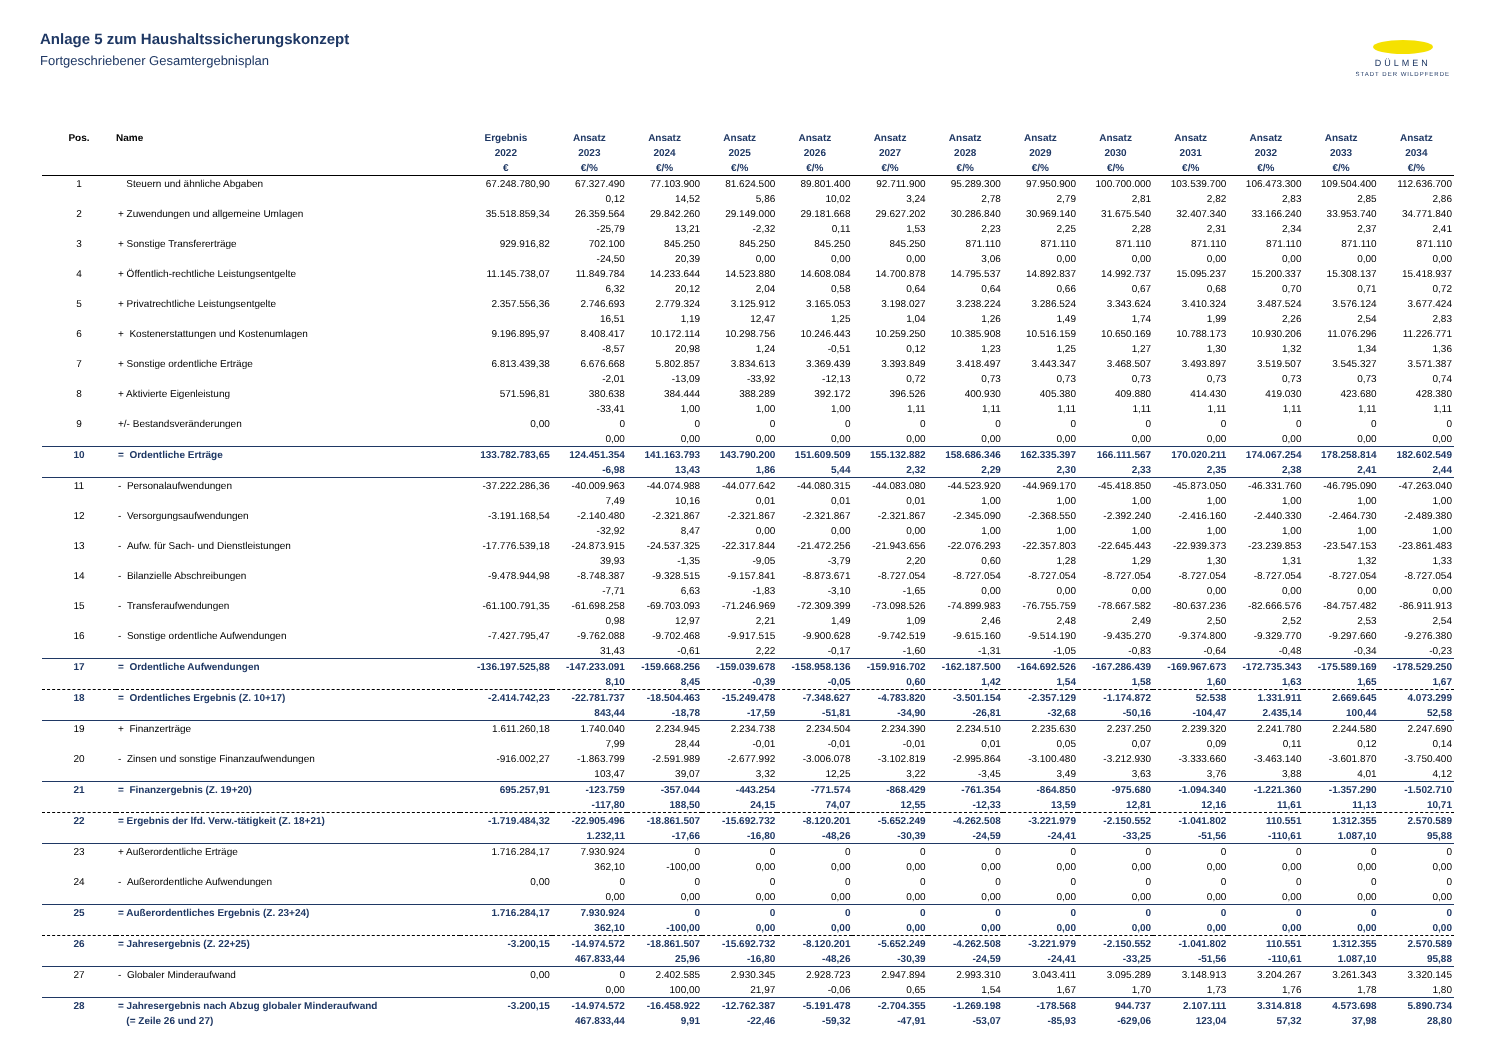Anlage 5 zum Haushaltssicherungskonzept
Fortgeschriebener Gesamtergebnisplan
DÜLMEN
STADT DER WILDPFERDE
| Pos. | Name | Ergebnis | Ansatz | Ansatz | Ansatz | Ansatz | Ansatz | Ansatz | Ansatz | Ansatz | Ansatz | Ansatz | Ansatz | Ansatz |
| --- | --- | --- | --- | --- | --- | --- | --- | --- | --- | --- | --- | --- | --- | --- |
| | | 2022 | 2023 | 2024 | 2025 | 2026 | 2027 | 2028 | 2029 | 2030 | 2031 | 2032 | 2033 | 2034 |
| | | € | €/% | €/% | €/% | €/% | €/% | €/% | €/% | €/% | €/% | €/% | €/% | €/% |
| 1 | Steuern und ähnliche Abgaben | 67.248.780,90 | 67.327.490 | 77.103.900 | 81.624.500 | 89.801.400 | 92.711.900 | 95.289.300 | 97.950.900 | 100.700.000 | 103.539.700 | 106.473.300 | 109.504.400 | 112.636.700 |
| | | | 0,12 | 14,52 | 5,86 | 10,02 | 3,24 | 2,78 | 2,79 | 2,81 | 2,82 | 2,83 | 2,85 | 2,86 |
| 2 | + Zuwendungen und allgemeine Umlagen | 35.518.859,34 | 26.359.564 | 29.842.260 | 29.149.000 | 29.181.668 | 29.627.202 | 30.286.840 | 30.969.140 | 31.675.540 | 32.407.340 | 33.166.240 | 33.953.740 | 34.771.840 |
| | | | -25,79 | 13,21 | -2,32 | 0,11 | 1,53 | 2,23 | 2,25 | 2,28 | 2,31 | 2,34 | 2,37 | 2,41 |
| 3 | + Sonstige Transfererträge | 929.916,82 | 702.100 | 845.250 | 845.250 | 845.250 | 845.250 | 871.110 | 871.110 | 871.110 | 871.110 | 871.110 | 871.110 | 871.110 |
| | | | -24,50 | 20,39 | 0,00 | 0,00 | 0,00 | 3,06 | 0,00 | 0,00 | 0,00 | 0,00 | 0,00 | 0,00 |
| 4 | + Öffentlich-rechtliche Leistungsentgelte | 11.145.738,07 | 11.849.784 | 14.233.644 | 14.523.880 | 14.608.084 | 14.700.878 | 14.795.537 | 14.892.837 | 14.992.737 | 15.095.237 | 15.200.337 | 15.308.137 | 15.418.937 |
| | | | 6,32 | 20,12 | 2,04 | 0,58 | 0,64 | 0,64 | 0,66 | 0,67 | 0,68 | 0,70 | 0,71 | 0,72 |
| 5 | + Privatrechtliche Leistungsentgelte | 2.357.556,36 | 2.746.693 | 2.779.324 | 3.125.912 | 3.165.053 | 3.198.027 | 3.238.224 | 3.286.524 | 3.343.624 | 3.410.324 | 3.487.524 | 3.576.124 | 3.677.424 |
| | | | 16,51 | 1,19 | 12,47 | 1,25 | 1,04 | 1,26 | 1,49 | 1,74 | 1,99 | 2,26 | 2,54 | 2,83 |
| 6 | + Kostenerstattungen und Kostenumlagen | 9.196.895,97 | 8.408.417 | 10.172.114 | 10.298.756 | 10.246.443 | 10.259.250 | 10.385.908 | 10.516.159 | 10.650.169 | 10.788.173 | 10.930.206 | 11.076.296 | 11.226.771 |
| | | | -8,57 | 20,98 | 1,24 | -0,51 | 0,12 | 1,23 | 1,25 | 1,27 | 1,30 | 1,32 | 1,34 | 1,36 |
| 7 | + Sonstige ordentliche Erträge | 6.813.439,38 | 6.676.668 | 5.802.857 | 3.834.613 | 3.369.439 | 3.393.849 | 3.418.497 | 3.443.347 | 3.468.507 | 3.493.897 | 3.519.507 | 3.545.327 | 3.571.387 |
| | | | -2,01 | -13,09 | -33,92 | -12,13 | 0,72 | 0,73 | 0,73 | 0,73 | 0,73 | 0,73 | 0,73 | 0,74 |
| 8 | + Aktivierte Eigenleistung | 571.596,81 | 380.638 | 384.444 | 388.289 | 392.172 | 396.526 | 400.930 | 405.380 | 409.880 | 414.430 | 419.030 | 423.680 | 428.380 |
| | | | -33,41 | 1,00 | 1,00 | 1,00 | 1,11 | 1,11 | 1,11 | 1,11 | 1,11 | 1,11 | 1,11 | 1,11 |
| 9 | +/- Bestandsveränderungen | 0,00 | 0 | 0 | 0 | 0 | 0 | 0 | 0 | 0 | 0 | 0 | 0 | 0 |
| | | | 0,00 | 0,00 | 0,00 | 0,00 | 0,00 | 0,00 | 0,00 | 0,00 | 0,00 | 0,00 | 0,00 | 0,00 |
| 10 | = Ordentliche Erträge | 133.782.783,65 | 124.451.354 | 141.163.793 | 143.790.200 | 151.609.509 | 155.132.882 | 158.686.346 | 162.335.397 | 166.111.567 | 170.020.211 | 174.067.254 | 178.258.814 | 182.602.549 |
| | | | -6,98 | 13,43 | 1,86 | 5,44 | 2,32 | 2,29 | 2,30 | 2,33 | 2,35 | 2,38 | 2,41 | 2,44 |
| 11 | - Personalaufwendungen | -37.222.286,36 | -40.009.963 | -44.074.988 | -44.077.642 | -44.080.315 | -44.083.080 | -44.523.920 | -44.969.170 | -45.418.850 | -45.873.050 | -46.331.760 | -46.795.090 | -47.263.040 |
| | | | 7,49 | 10,16 | 0,01 | 0,01 | 0,01 | 1,00 | 1,00 | 1,00 | 1,00 | 1,00 | 1,00 | 1,00 |
| 12 | - Versorgungsaufwendungen | -3.191.168,54 | -2.140.480 | -2.321.867 | -2.321.867 | -2.321.867 | -2.321.867 | -2.345.090 | -2.368.550 | -2.392.240 | -2.416.160 | -2.440.330 | -2.464.730 | -2.489.380 |
| | | | -32,92 | 8,47 | 0,00 | 0,00 | 0,00 | 1,00 | 1,00 | 1,00 | 1,00 | 1,00 | 1,00 | 1,00 |
| 13 | - Aufw. für Sach- und Dienstleistungen | -17.776.539,18 | -24.873.915 | -24.537.325 | -22.317.844 | -21.472.256 | -21.943.656 | -22.076.293 | -22.357.803 | -22.645.443 | -22.939.373 | -23.239.853 | -23.547.153 | -23.861.483 |
| | | | 39,93 | -1,35 | -9,05 | -3,79 | 2,20 | 0,60 | 1,28 | 1,29 | 1,30 | 1,31 | 1,32 | 1,33 |
| 14 | - Bilanzielle Abschreibungen | -9.478.944,98 | -8.748.387 | -9.328.515 | -9.157.841 | -8.873.671 | -8.727.054 | -8.727.054 | -8.727.054 | -8.727.054 | -8.727.054 | -8.727.054 | -8.727.054 | -8.727.054 |
| | | | -7,71 | 6,63 | -1,83 | -3,10 | -1,65 | 0,00 | 0,00 | 0,00 | 0,00 | 0,00 | 0,00 | 0,00 |
| 15 | - Transferaufwendungen | -61.100.791,35 | -61.698.258 | -69.703.093 | -71.246.969 | -72.309.399 | -73.098.526 | -74.899.983 | -76.755.759 | -78.667.582 | -80.637.236 | -82.666.576 | -84.757.482 | -86.911.913 |
| | | | 0,98 | 12,97 | 2,21 | 1,49 | 1,09 | 2,46 | 2,48 | 2,49 | 2,50 | 2,52 | 2,53 | 2,54 |
| 16 | - Sonstige ordentliche Aufwendungen | -7.427.795,47 | -9.762.088 | -9.702.468 | -9.917.515 | -9.900.628 | -9.742.519 | -9.615.160 | -9.514.190 | -9.435.270 | -9.374.800 | -9.329.770 | -9.297.660 | -9.276.380 |
| | | | 31,43 | -0,61 | 2,22 | -0,17 | -1,60 | -1,31 | -1,05 | -0,83 | -0,64 | -0,48 | -0,34 | -0,23 |
| 17 | = Ordentliche Aufwendungen | -136.197.525,88 | -147.233.091 | -159.668.256 | -159.039.678 | -158.958.136 | -159.916.702 | -162.187.500 | -164.692.526 | -167.286.439 | -169.967.673 | -172.735.343 | -175.589.169 | -178.529.250 |
| | | | 8,10 | 8,45 | -0,39 | -0,05 | 0,60 | 1,42 | 1,54 | 1,58 | 1,60 | 1,63 | 1,65 | 1,67 |
| 18 | = Ordentliches Ergebnis (Z. 10+17) | -2.414.742,23 | -22.781.737 | -18.504.463 | -15.249.478 | -7.348.627 | -4.783.820 | -3.501.154 | -2.357.129 | -1.174.872 | 52.538 | 1.331.911 | 2.669.645 | 4.073.299 |
| | | | 843,44 | -18,78 | -17,59 | -51,81 | -34,90 | -26,81 | -32,68 | -50,16 | -104,47 | 2.435,14 | 100,44 | 52,58 |
| 19 | + Finanzerträge | 1.611.260,18 | 1.740.040 | 2.234.945 | 2.234.738 | 2.234.504 | 2.234.390 | 2.234.510 | 2.235.630 | 2.237.250 | 2.239.320 | 2.241.780 | 2.244.580 | 2.247.690 |
| | | | 7,99 | 28,44 | -0,01 | -0,01 | -0,01 | 0,01 | 0,05 | 0,07 | 0,09 | 0,11 | 0,12 | 0,14 |
| 20 | - Zinsen und sonstige Finanzaufwendungen | -916.002,27 | -1.863.799 | -2.591.989 | -2.677.992 | -3.006.078 | -3.102.819 | -2.995.864 | -3.100.480 | -3.212.930 | -3.333.660 | -3.463.140 | -3.601.870 | -3.750.400 |
| | | | 103,47 | 39,07 | 3,32 | 12,25 | 3,22 | -3,45 | 3,49 | 3,63 | 3,76 | 3,88 | 4,01 | 4,12 |
| 21 | = Finanzergebnis (Z. 19+20) | 695.257,91 | -123.759 | -357.044 | -443.254 | -771.574 | -868.429 | -761.354 | -864.850 | -975.680 | -1.094.340 | -1.221.360 | -1.357.290 | -1.502.710 |
| | | | -117,80 | 188,50 | 24,15 | 74,07 | 12,55 | -12,33 | 13,59 | 12,81 | 12,16 | 11,61 | 11,13 | 10,71 |
| 22 | = Ergebnis der lfd. Verw.-tätigkeit (Z. 18+21) | -1.719.484,32 | -22.905.496 | -18.861.507 | -15.692.732 | -8.120.201 | -5.652.249 | -4.262.508 | -3.221.979 | -2.150.552 | -1.041.802 | 110.551 | 1.312.355 | 2.570.589 |
| | | | 1.232,11 | -17,66 | -16,80 | -48,26 | -30,39 | -24,59 | -24,41 | -33,25 | -51,56 | -110,61 | 1.087,10 | 95,88 |
| 23 | + Außerordentliche Erträge | 1.716.284,17 | 7.930.924 | 0 | 0 | 0 | 0 | 0 | 0 | 0 | 0 | 0 | 0 | 0 |
| | | | 362,10 | -100,00 | 0,00 | 0,00 | 0,00 | 0,00 | 0,00 | 0,00 | 0,00 | 0,00 | 0,00 | 0,00 |
| 24 | - Außerordentliche Aufwendungen | 0,00 | 0 | 0 | 0 | 0 | 0 | 0 | 0 | 0 | 0 | 0 | 0 | 0 |
| | | | 0,00 | 0,00 | 0,00 | 0,00 | 0,00 | 0,00 | 0,00 | 0,00 | 0,00 | 0,00 | 0,00 | 0,00 |
| 25 | = Außerordentliches Ergebnis (Z. 23+24) | 1.716.284,17 | 7.930.924 | 0 | 0 | 0 | 0 | 0 | 0 | 0 | 0 | 0 | 0 | 0 |
| | | | 362,10 | -100,00 | 0,00 | 0,00 | 0,00 | 0,00 | 0,00 | 0,00 | 0,00 | 0,00 | 0,00 | 0,00 |
| 26 | = Jahresergebnis (Z. 22+25) | -3.200,15 | -14.974.572 | -18.861.507 | -15.692.732 | -8.120.201 | -5.652.249 | -4.262.508 | -3.221.979 | -2.150.552 | -1.041.802 | 110.551 | 1.312.355 | 2.570.589 |
| | | | 467.833,44 | 25,96 | -16,80 | -48,26 | -30,39 | -24,59 | -24,41 | -33,25 | -51,56 | -110,61 | 1.087,10 | 95,88 |
| 27 | - Globaler Minderaufwand | 0,00 | 0 | 2.402.585 | 2.930.345 | 2.928.723 | 2.947.894 | 2.993.310 | 3.043.411 | 3.095.289 | 3.148.913 | 3.204.267 | 3.261.343 | 3.320.145 |
| | | | 0,00 | 100,00 | 21,97 | -0,06 | 0,65 | 1,54 | 1,67 | 1,70 | 1,73 | 1,76 | 1,78 | 1,80 |
| 28 | = Jahresergebnis nach Abzug globaler Minderaufwand | -3.200,15 | -14.974.572 | -16.458.922 | -12.762.387 | -5.191.478 | -2.704.355 | -1.269.198 | -178.568 | 944.737 | 2.107.111 | 3.314.818 | 4.573.698 | 5.890.734 |
| | (= Zeile 26 und 27) | | 467.833,44 | 9,91 | -22,46 | -59,32 | -47,91 | -53,07 | -85,93 | -629,06 | 123,04 | 57,32 | 37,98 | 28,80 |